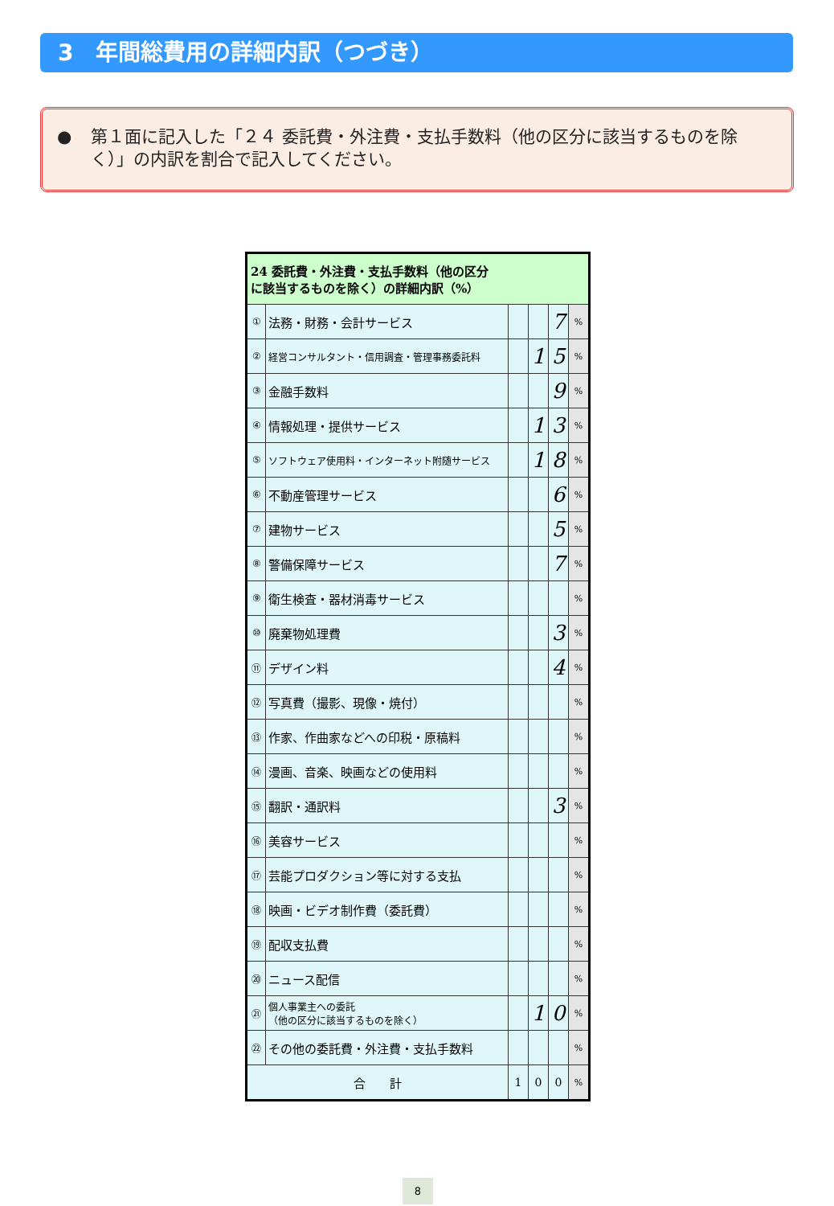3　年間総費用の詳細内訳（つづき）
● 第１面に記入した「２４ 委託費・外注費・支払手数料（他の区分に該当するものを除く）」の内訳を割合で記入してください。
| 24 委託費・外注費・支払手数料（他の区分 に該当するものを除く）の詳細内訳（%） | | | | | |
| --- | --- | --- | --- | --- | --- |
| ① | 法務・財務・会計サービス | | | 7 | % |
| ② | 経営コンサルタント・信用調査・管理事務委託料 | | 1 | 5 | % |
| ③ | 金融手数料 | | | 9 | % |
| ④ | 情報処理・提供サービス | | 1 | 3 | % |
| ⑤ | ソフトウェア使用料・インターネット附随サービス | | 1 | 8 | % |
| ⑥ | 不動産管理サービス | | | 6 | % |
| ⑦ | 建物サービス | | | 5 | % |
| ⑧ | 警備保障サービス | | | 7 | % |
| ⑨ | 衛生検査・器材消毒サービス | | | | % |
| ⑩ | 廃棄物処理費 | | | 3 | % |
| ⑪ | デザイン料 | | | 4 | % |
| ⑫ | 写真費（撮影、現像・焼付） | | | | % |
| ⑬ | 作家、作曲家などへの印税・原稿料 | | | | % |
| ⑭ | 漫画、音楽、映画などの使用料 | | | | % |
| ⑮ | 翻訳・通訳料 | | | 3 | % |
| ⑯ | 美容サービス | | | | % |
| ⑰ | 芸能プロダクション等に対する支払 | | | | % |
| ⑱ | 映画・ビデオ制作費（委託費） | | | | % |
| ⑲ | 配収支払費 | | | | % |
| ⑳ | ニュース配信 | | | | % |
| ㉑ | 個人事業主への委託 （他の区分に該当するものを除く） | | 1 | 0 | % |
| ㉒ | その他の委託費・外注費・支払手数料 | | | | % |
| 合 計 | | 1 | 0 | 0 | % |
8